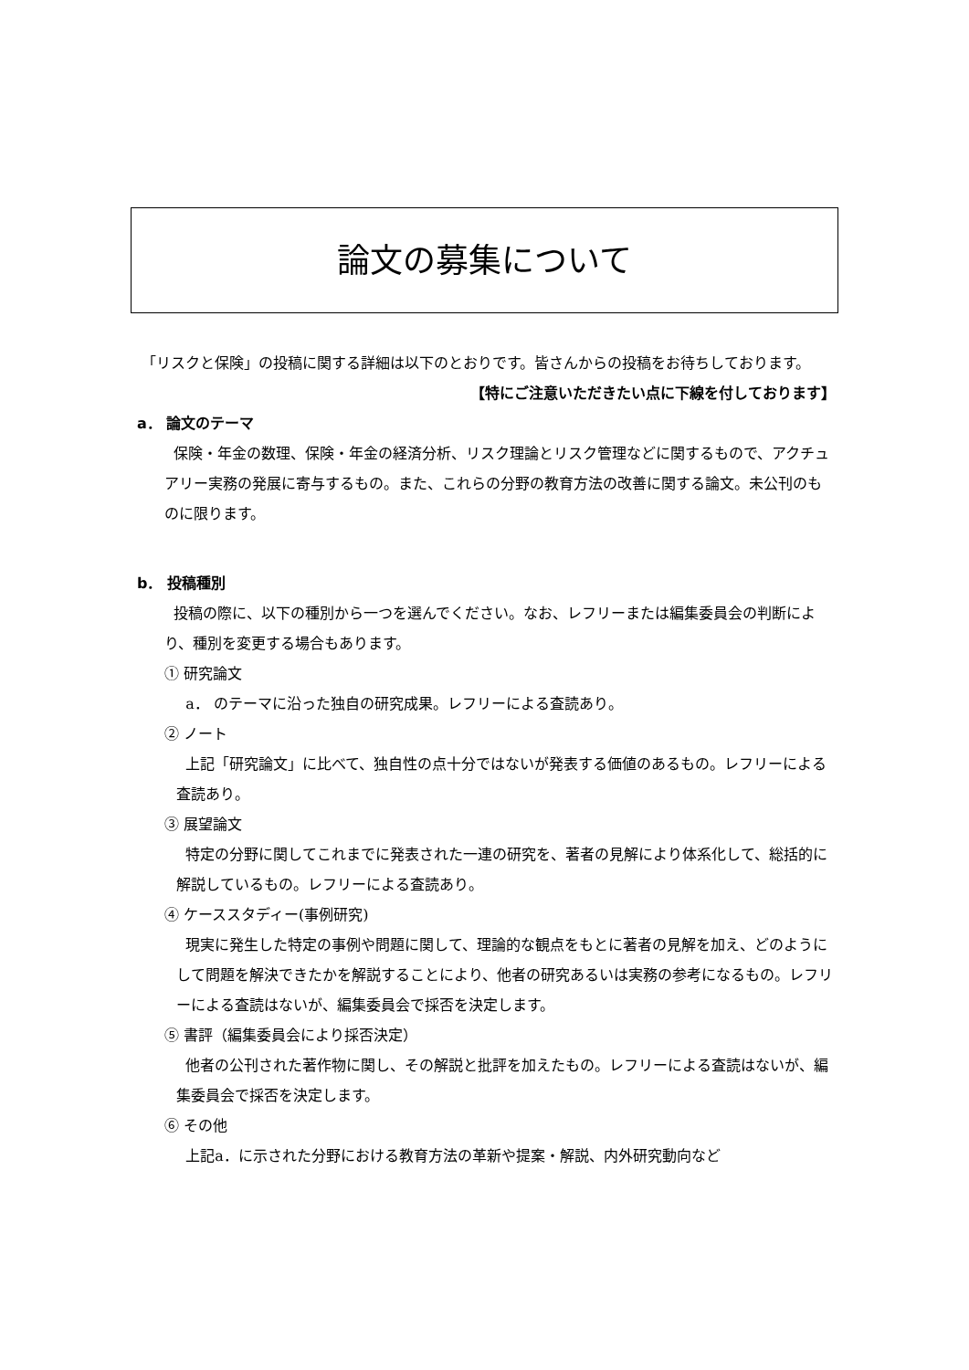論文の募集について
「リスクと保険」の投稿に関する詳細は以下のとおりです。皆さんからの投稿をお待ちしております。
【特にご注意いただきたい点に下線を付しております】
a． 論文のテーマ
保険・年金の数理、保険・年金の経済分析、リスク理論とリスク管理などに関するもので、アクチュアリー実務の発展に寄与するもの。また、これらの分野の教育方法の改善に関する論文。未公刊のものに限ります。
b． 投稿種別
投稿の際に、以下の種別から一つを選んでください。なお、レフリーまたは編集委員会の判断により、種別を変更する場合もあります。
① 研究論文
a． のテーマに沿った独自の研究成果。レフリーによる査読あり。
② ノート
上記「研究論文」に比べて、独自性の点十分ではないが発表する価値のあるもの。レフリーによる査読あり。
③ 展望論文
特定の分野に関してこれまでに発表された一連の研究を、著者の見解により体系化して、総括的に解説しているもの。レフリーによる査読あり。
④ ケーススタディー(事例研究)
現実に発生した特定の事例や問題に関して、理論的な観点をもとに著者の見解を加え、どのようにして問題を解決できたかを解説することにより、他者の研究あるいは実務の参考になるもの。レフリーによる査読はないが、編集委員会で採否を決定します。
⑤ 書評（編集委員会により採否決定）
他者の公刊された著作物に関し、その解説と批評を加えたもの。レフリーによる査読はないが、編集委員会で採否を決定します。
⑥ その他
上記a．に示された分野における教育方法の革新や提案・解説、内外研究動向など